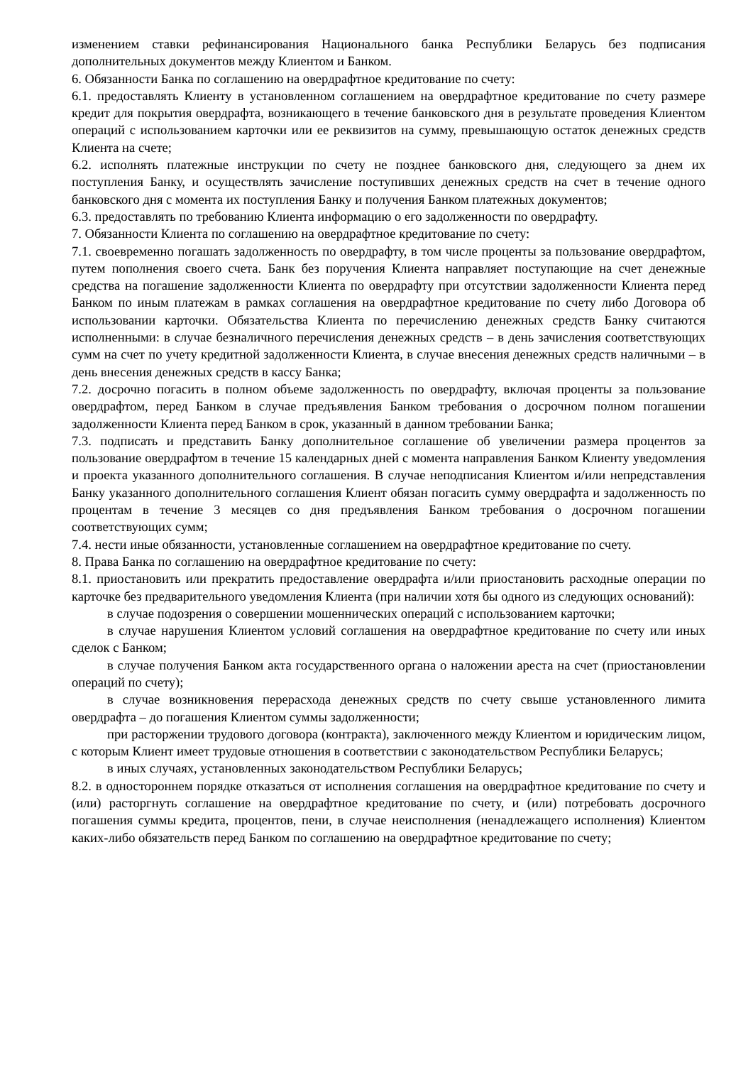изменением ставки рефинансирования Национального банка Республики Беларусь без подписания дополнительных документов между Клиентом и Банком.
6. Обязанности Банка по соглашению на овердрафтное кредитование по счету:
6.1. предоставлять Клиенту в установленном соглашением на овердрафтное кредитование по счету размере кредит для покрытия овердрафта, возникающего в течение банковского дня в результате проведения Клиентом операций с использованием карточки или ее реквизитов на сумму, превышающую остаток денежных средств Клиента на счете;
6.2. исполнять платежные инструкции по счету не позднее банковского дня, следующего за днем их поступления Банку, и осуществлять зачисление поступивших денежных средств на счет в течение одного банковского дня с момента их поступления Банку и получения Банком платежных документов;
6.3. предоставлять по требованию Клиента информацию о его задолженности по овердрафту.
7. Обязанности Клиента по соглашению на овердрафтное кредитование по счету:
7.1. своевременно погашать задолженность по овердрафту, в том числе проценты за пользование овердрафтом, путем пополнения своего счета. Банк без поручения Клиента направляет поступающие на счет денежные средства на погашение задолженности Клиента по овердрафту при отсутствии задолженности Клиента перед Банком по иным платежам в рамках соглашения на овердрафтное кредитование по счету либо Договора об использовании карточки. Обязательства Клиента по перечислению денежных средств Банку считаются исполненными: в случае безналичного перечисления денежных средств – в день зачисления соответствующих сумм на счет по учету кредитной задолженности Клиента, в случае внесения денежных средств наличными – в день внесения денежных средств в кассу Банка;
7.2. досрочно погасить в полном объеме задолженность по овердрафту, включая проценты за пользование овердрафтом, перед Банком в случае предъявления Банком требования о досрочном полном погашении задолженности Клиента перед Банком в срок, указанный в данном требовании Банка;
7.3. подписать и представить Банку дополнительное соглашение об увеличении размера процентов за пользование овердрафтом в течение 15 календарных дней с момента направления Банком Клиенту уведомления и проекта указанного дополнительного соглашения. В случае неподписания Клиентом и/или непредставления Банку указанного дополнительного соглашения Клиент обязан погасить сумму овердрафта и задолженность по процентам в течение 3 месяцев со дня предъявления Банком требования о досрочном погашении соответствующих сумм;
7.4. нести иные обязанности, установленные соглашением на овердрафтное кредитование по счету.
8. Права Банка по соглашению на овердрафтное кредитование по счету:
8.1. приостановить или прекратить предоставление овердрафта и/или приостановить расходные операции по карточке без предварительного уведомления Клиента (при наличии хотя бы одного из следующих оснований):
в случае подозрения о совершении мошеннических операций с использованием карточки;
в случае нарушения Клиентом условий соглашения на овердрафтное кредитование по счету или иных сделок с Банком;
в случае получения Банком акта государственного органа о наложении ареста на счет (приостановлении операций по счету);
в случае возникновения перерасхода денежных средств по счету свыше установленного лимита овердрафта – до погашения Клиентом суммы задолженности;
при расторжении трудового договора (контракта), заключенного между Клиентом и юридическим лицом, с которым Клиент имеет трудовые отношения в соответствии с законодательством Республики Беларусь;
в иных случаях, установленных законодательством Республики Беларусь;
8.2. в одностороннем порядке отказаться от исполнения соглашения на овердрафтное кредитование по счету и (или) расторгнуть соглашение на овердрафтное кредитование по счету, и (или) потребовать досрочного погашения суммы кредита, процентов, пени, в случае неисполнения (ненадлежащего исполнения) Клиентом каких-либо обязательств перед Банком по соглашению на овердрафтное кредитование по счету;